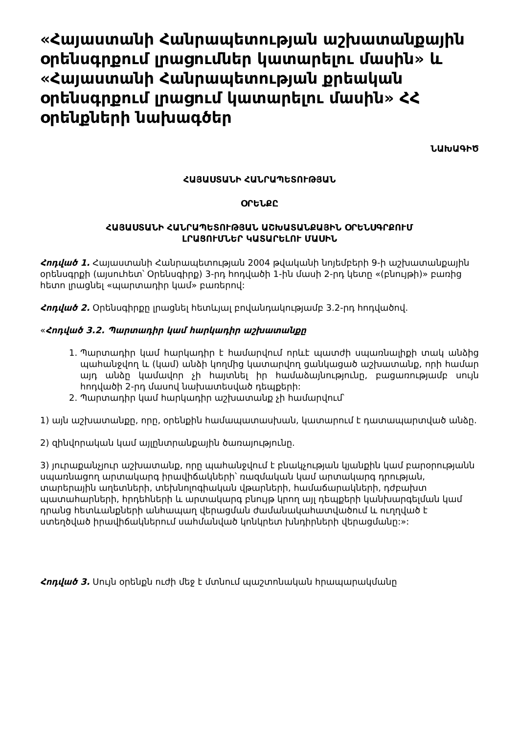«Հայաստանի Հանրապետության աշխատանքային օրենսգրքում լրացումներ կատարելու մասին» և «Հայաստանի Հանրապետության քրեական օրենսգրքում լրացում կատարելու մասին» ՀՀ օրենքների նախագծեր
ՆԱԽԱԳԻԾ
ՀԱՅԱՍՏԱՆԻ ՀԱՆՐԱՊԵՏՈՒԹՅԱՆ
ՕՐԵՆՔԸ
ՀԱՅԱՍՏԱՆԻ ՀԱՆՐԱՊԵՏՈՒԹՅԱՆ ԱՇԽԱՏԱՆՔԱՅԻՆ ՕՐԵՆՍԳՐՔՈՒՄ
ԼՐԱՑՈՒՄՆԵՐ ԿԱՏԱՐԵԼՈՒ ՄԱՍԻՆ
Հոդված 1. Հայաստանի Հանրապետության 2004 թվականի նոյեմբերի 9-ի աշխատանքային օրենսգրքի (այսուհետ՝ Օրենսգիրք) 3-րդ հոդվածի 1-ին մասի 2-րդ կետը «(բնույթի)» բառից հետո լրացնել «պարտադիր կամ» բառերով:
Հոդված 2. Օրենսգիրքը լրացնել հետևյալ բովանդակությամբ 3.2-րդ հոդվածով.
«Հոդված 3.2. Պարտադիր կամ հարկադիր աշխատանքը
1. Պարտադիր կամ հարկադիր է համարվում որևէ պատժի սպառնալիքի տակ անձից պահանջվող և (կամ) անձի կողմից կատարվող ցանկացած աշխատանք, որի համար այդ անձը կամավոր չի հայտնել իր համաձայնությունը, բացառությամբ սույն հոդվածի 2-րդ մասով նախատեսված դեպքերի:
2. Պարտադիր կամ հարկադիր աշխատանք չի համարվում՝
1) այն աշխատանքը, որը, օրենքին համապատասխան, կատարում է դատապարտված անձը.
2) զինվորական կամ այլընտրանքային ծառայությունը.
3) յուրաքանչյուր աշխատանք, որը պահանջվում է բնակչության կյանքին կամ բարօրությանն սպառնացող արտակարգ իրավիճակների՝ ռազմական կամ արտակարգ դրության, տարերային աղետների, տեխնոլոգիական վթարների, համաճարակների, դժբախտ պատահարների, հրդեհների և արտակարգ բնույթ կրող այլ դեպքերի կանխարգելման կամ դրանց հետևանքների անհապաղ վերացման ժամանակահատվածում և ուղղված է ստեղծված իրավիճակներում սահմանված կոնկրետ խնդիրների վերացմանը:»:
Հոդված 3. Սույն օրենքն ուժի մեջ է մտնում պաշտոնական հրապարակմանը